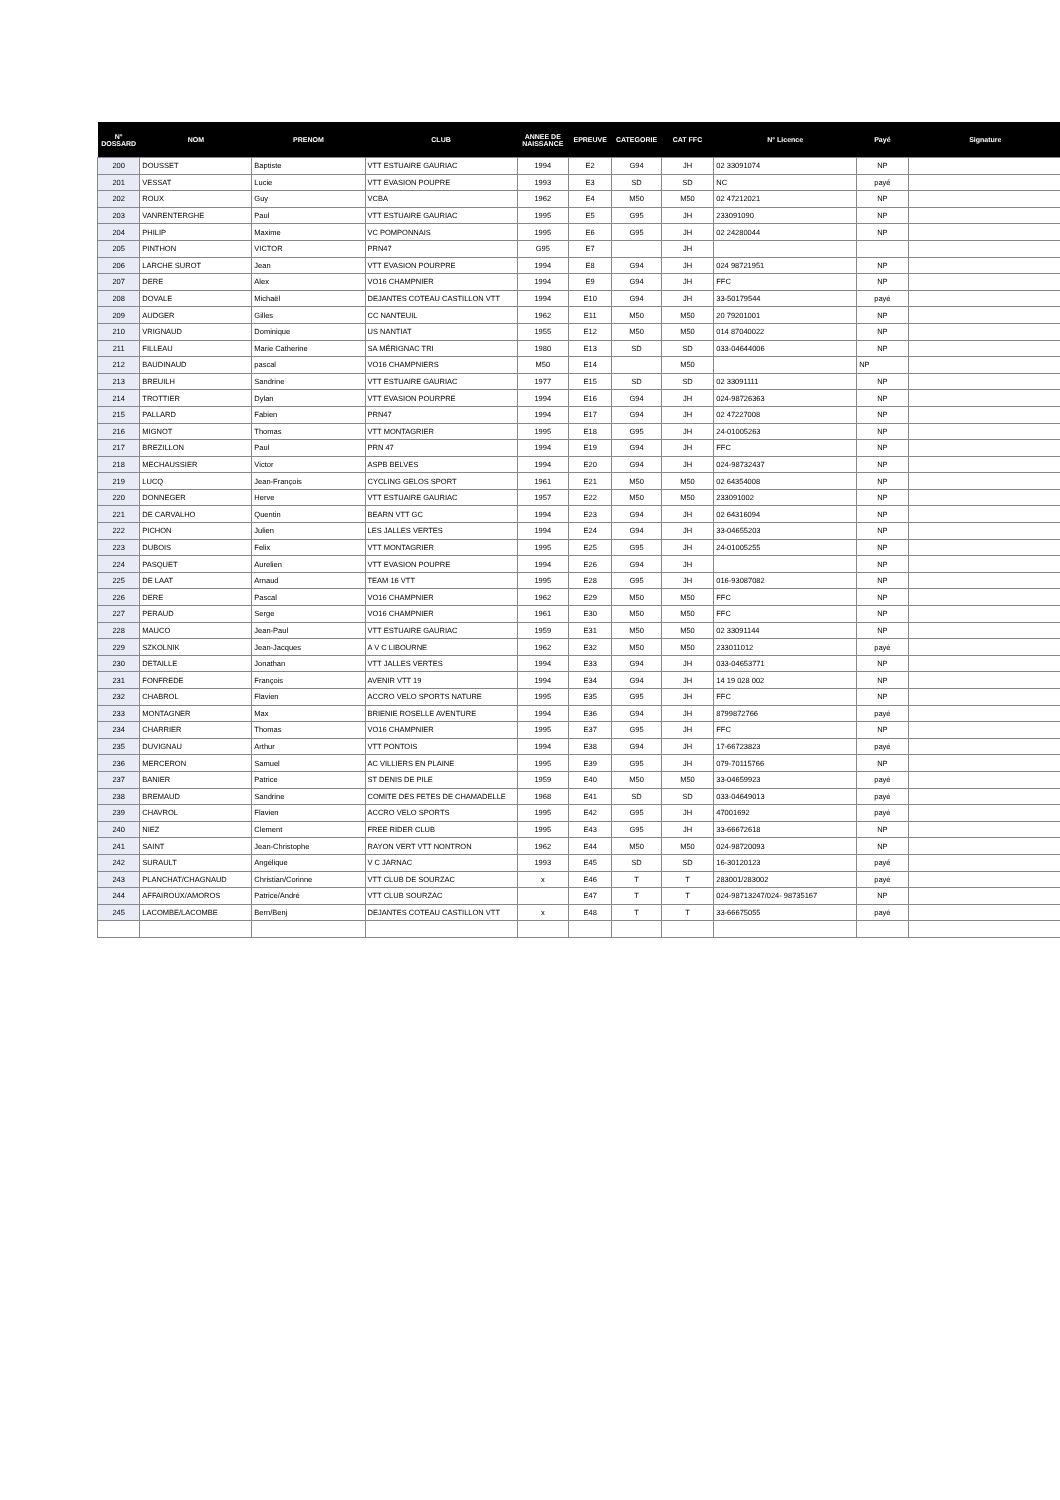| N° DOSSARD | NOM | PRENOM | CLUB | ANNEE DE NAISSANCE | EPREUVE | CATEGORIE | CAT FFC | N° Licence | Payé | Signature |
| --- | --- | --- | --- | --- | --- | --- | --- | --- | --- | --- |
| 200 | DOUSSET | Baptiste | VTT ESTUAIRE GAURIAC | 1994 | E2 | G94 | JH | 02 33091074 | NP | |
| 201 | VESSAT | Lucie | VTT EVASION POUPRE | 1993 | E3 | SD | SD | NC | payé | |
| 202 | ROUX | Guy | VCBA | 1962 | E4 | M50 | M50 | 02 47212021 | NP | |
| 203 | VANRENTERGHE | Paul | VTT ESTUAIRE GAURIAC | 1995 | E5 | G95 | JH | 233091090 | NP | |
| 204 | PHILIP | Maxime | VC POMPONNAIS | 1995 | E6 | G95 | JH | 02 24280044 | NP | |
| 205 | PINTHON | VICTOR | PRN47 | G95 | E7 | | JH | | | |
| 206 | LARCHE SUROT | Jean | VTT EVASION POURPRE | 1994 | E8 | G94 | JH | 024 98721951 | NP | |
| 207 | DERE | Alex | VO16 CHAMPNIER | 1994 | E9 | G94 | JH | FFC | NP | |
| 208 | DOVALE | Michaël | DEJANTES COTEAU CASTILLON VTT | 1994 | E10 | G94 | JH | 33-50179544 | payé | |
| 209 | AUDGER | Gilles | CC NANTEUIL | 1962 | E11 | M50 | M50 | 20 79201001 | NP | |
| 210 | VRIGNAUD | Dominique | US NANTIAT | 1955 | E12 | M50 | M50 | 014 87040022 | NP | |
| 211 | FILLEAU | Marie Catherine | SA MÉRIGNAC TRI | 1980 | E13 | SD | SD | 033-04644006 | NP | |
| 212 | BAUDINAUD | pascal | VO16 CHAMPNIERS | M50 | E14 | | M50 | | NP | |
| 213 | BREUILH | Sandrine | VTT ESTUAIRE GAURIAC | 1977 | E15 | SD | SD | 02 33091111 | NP | |
| 214 | TROTTIER | Dylan | VTT EVASION POURPRE | 1994 | E16 | G94 | JH | 024-98726363 | NP | |
| 215 | PALLARD | Fabien | PRN47 | 1994 | E17 | G94 | JH | 02 47227008 | NP | |
| 216 | MIGNOT | Thomas | VTT MONTAGRIER | 1995 | E18 | G95 | JH | 24-01005263 | NP | |
| 217 | BREZILLON | Paul | PRN 47 | 1994 | E19 | G94 | JH | FFC | NP | |
| 218 | MECHAUSSIER | Victor | ASPB BELVES | 1994 | E20 | G94 | JH | 024-98732437 | NP | |
| 219 | LUCQ | Jean-François | CYCLING GELOS SPORT | 1961 | E21 | M50 | M50 | 02 64354008 | NP | |
| 220 | DONNEGER | Herve | VTT ESTUAIRE GAURIAC | 1957 | E22 | M50 | M50 | 233091002 | NP | |
| 221 | DE CARVALHO | Quentin | BEARN VTT GC | 1994 | E23 | G94 | JH | 02 64316094 | NP | |
| 222 | PICHON | Julien | LES JALLES VERTES | 1994 | E24 | G94 | JH | 33-04655203 | NP | |
| 223 | DUBOIS | Felix | VTT MONTAGRIER | 1995 | E25 | G95 | JH | 24-01005255 | NP | |
| 224 | PASQUET | Aurelien | VTT EVASION POUPRE | 1994 | E26 | G94 | JH | | NP | |
| 225 | DE LAAT | Arnaud | TEAM 16 VTT | 1995 | E28 | G95 | JH | 016-93087082 | NP | |
| 226 | DERE | Pascal | VO16 CHAMPNIER | 1962 | E29 | M50 | M50 | FFC | NP | |
| 227 | PERAUD | Serge | VO16 CHAMPNIER | 1961 | E30 | M50 | M50 | FFC | NP | |
| 228 | MAUCO | Jean-Paul | VTT ESTUAIRE GAURIAC | 1959 | E31 | M50 | M50 | 02 33091144 | NP | |
| 229 | SZKOLNIK | Jean-Jacques | A V C LIBOURNE | 1962 | E32 | M50 | M50 | 233011012 | payé | |
| 230 | DETAILLE | Jonathan | VTT JALLES VERTES | 1994 | E33 | G94 | JH | 033-04653771 | NP | |
| 231 | FONFREDE | François | AVENIR VTT 19 | 1994 | E34 | G94 | JH | 14 19 028 002 | NP | |
| 232 | CHABROL | Flavien | ACCRO VELO SPORTS NATURE | 1995 | E35 | G95 | JH | FFC | NP | |
| 233 | MONTAGNER | Max | BRIENIE ROSELLE AVENTURE | 1994 | E36 | G94 | JH | 8799872766 | payé | |
| 234 | CHARRIER | Thomas | VO16 CHAMPNIER | 1995 | E37 | G95 | JH | FFC | NP | |
| 235 | DUVIGNAU | Arthur | VTT PONTOIS | 1994 | E38 | G94 | JH | 17-66723823 | payé | |
| 236 | MERCERON | Samuel | AC VILLIERS EN PLAINE | 1995 | E39 | G95 | JH | 079-70115766 | NP | |
| 237 | BANIER | Patrice | ST DENIS DE PILE | 1959 | E40 | M50 | M50 | 33-04659923 | payé | |
| 238 | BREMAUD | Sandrine | COMITE DES FETES DE CHAMADELLE | 1968 | E41 | SD | SD | 033-04649013 | payé | |
| 239 | CHAVROL | Flavien | ACCRO VELO SPORTS | 1995 | E42 | G95 | JH | 47001692 | payé | |
| 240 | NIEZ | Clement | FREE RIDER CLUB | 1995 | E43 | G95 | JH | 33-66672618 | NP | |
| 241 | SAINT | Jean-Christophe | RAYON VERT VTT NONTRON | 1962 | E44 | M50 | M50 | 024-98720093 | NP | |
| 242 | SURAULT | Angélique | V C JARNAC | 1993 | E45 | SD | SD | 16-30120123 | payé | |
| 243 | PLANCHAT/CHAGNAUD | Christian/Corinne | VTT CLUB DE SOURZAC | x | E46 | T | T | 283001/283002 | payé | |
| 244 | AFFAIROUX/AMOROS | Patrice/André | VTT CLUB SOURZAC | | E47 | T | T | 024-98713247/024- 98735167 | NP | |
| 245 | LACOMBE/LACOMBE | Bern/Benj | DEJANTES COTEAU CASTILLON VTT | x | E48 | T | T | 33-66675055 | payé | |